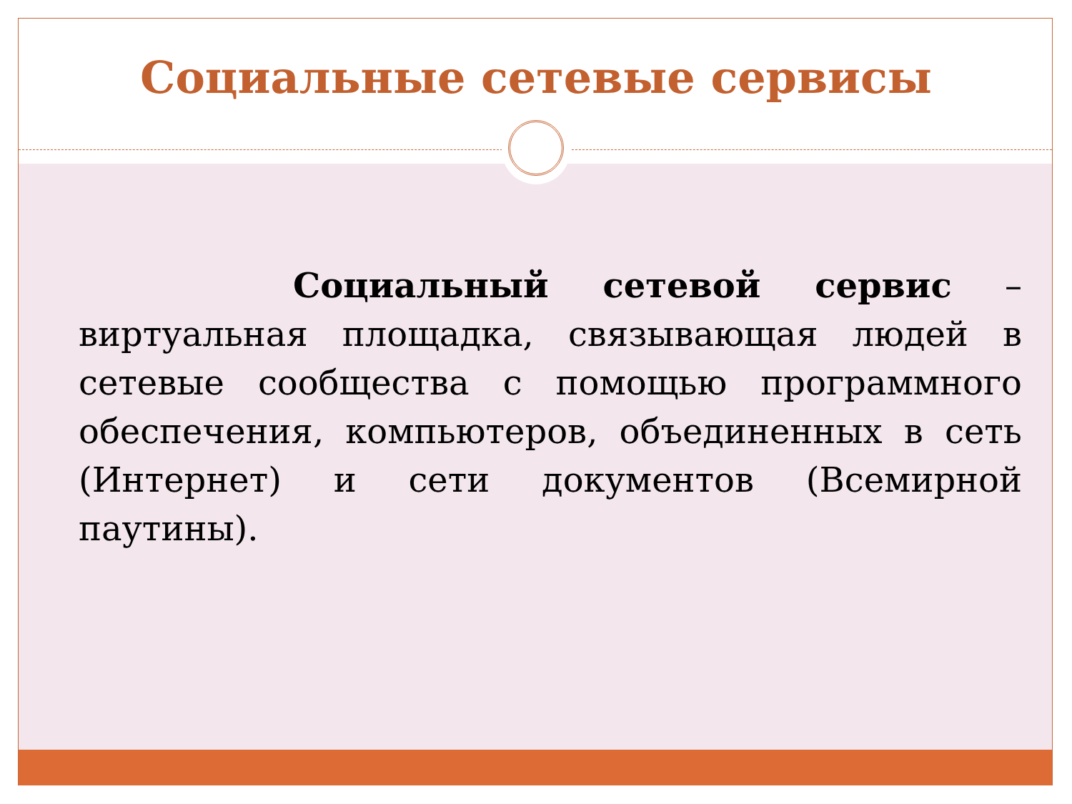Социальные сетевые сервисы
Социальный сетевой сервис – виртуальная площадка, связывающая людей в сетевые сообщества с помощью программного обеспечения, компьютеров, объединенных в сеть (Интернет) и сети документов (Всемирной паутины).